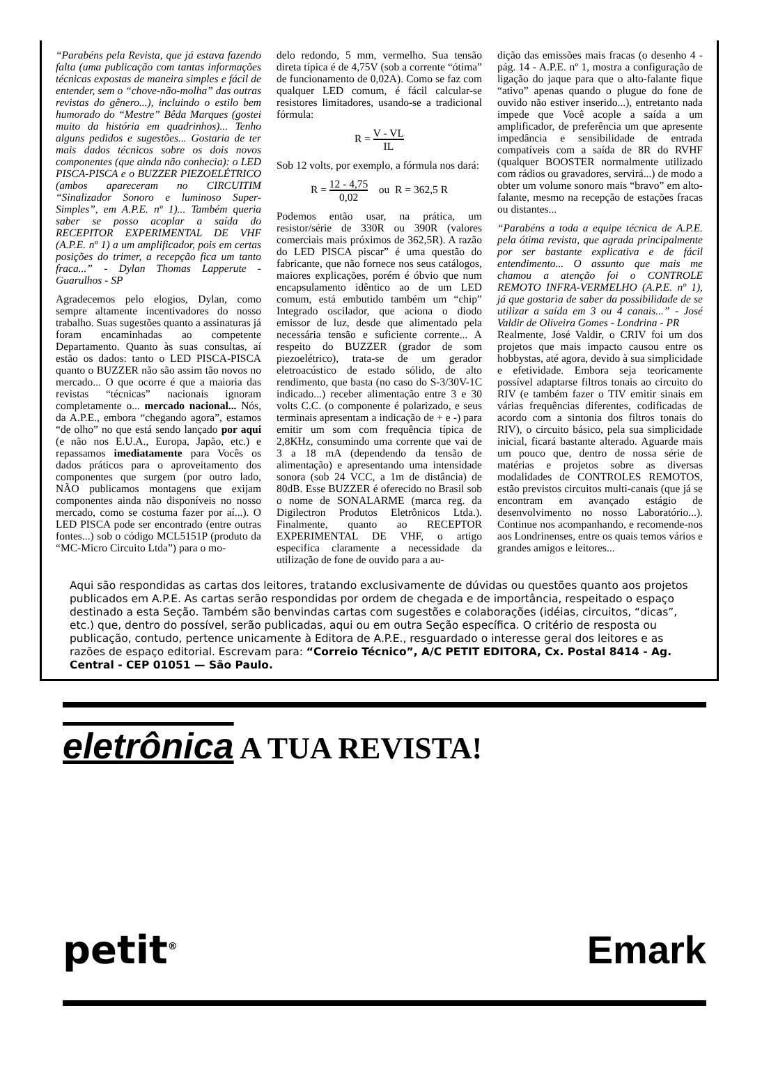“Parabéns pela Revista, que já estava fazendo falta (uma publicação com tantas informações técnicas expostas de maneira simples e fácil de entender, sem o “chove-não-molha” das outras revistas do gênero...), incluindo o estilo bem humorado do “Mestre” Bêda Marques (gostei muito da história em quadrinhos)... Tenho alguns pedidos e sugestões... Gostaria de ter mais dados técnicos sobre os dois novos componentes (que ainda não conhecia): o LED PISCA-PISCA e o BUZZER PIEZOELÉTRICO (ambos apareceram no CIRCUITIM “Sinalizador Sonoro e luminoso Super-Simples”, em A.P.E. nº 1)... Também queria saber se posso acoplar a saída do RECEPITOR EXPERIMENTAL DE VHF (A.P.E. nº 1) a um amplificador, pois em certas posições do trimer, a recepção fica um tanto fraca...” - Dylan Thomas Lapperute - Guarulhos - SP
Agradecemos pelo elogios, Dylan, como sempre altamente incentivadores do nosso trabalho. Suas sugestões quanto a assinaturas já foram encaminhadas ao competente Departamento. Quanto às suas consultas, aí estão os dados: tanto o LED PISCA-PISCA quanto o BUZZER não são assim tão novos no mercado... O que ocorre é que a maioria das revistas “técnicas” nacionais ignoram completamente o... mercado nacional... Nós, da A.P.E., embora “chegando agora”, estamos “de olho” no que está sendo lançado por aqui (e não nos E.U.A., Europa, Japão, etc.) e repassamos imediatamente para Vocês os dados práticos para o aproveitamento dos componentes que surgem (por outro lado, NÃO publicamos montagens que exijam componentes ainda não disponíveis no nosso mercado, como se costuma fazer por aí...). O LED PISCA pode ser encontrado (entre outras fontes...) sob o código MCL5151P (produto da “MC-Micro Circuito Ltda”) para o mo-
delo redondo, 5 mm, vermelho. Sua tensão direta típica é de 4,75V (sob a corrente “ótima” de funcionamento de 0,02A). Como se faz com qualquer LED comum, é fácil calcular-se resistores limitadores, usando-se a tradicional fórmula:
R = V - VL IL
Sob 12 volts, por exemplo, a fórmula nos dará:
R = 12 - 4,75 0,02 ou R = 362,5 R
Podemos então usar, na prática, um resistor/série de 330R ou 390R (valores comerciais mais próximos de 362,5R). A razão do LED PISCA piscar” é uma questão do fabricante, que não fornece nos seus catálogos, maiores explicações, porém é óbvio que num encapsulamento idêntico ao de um LED comum, está embutido também um “chip” Integrado oscilador, que aciona o diodo emissor de luz, desde que alimentado pela necessária tensão e suficiente corrente... A respeito do BUZZER (grador de som piezoelétrico), trata-se de um gerador eletroacústico de estado sólido, de alto rendimento, que basta (no caso do S-3/30V-1C indicado...) receber alimentação entre 3 e 30 volts C.C. (o componente é polarizado, e seus terminais apresentam a indicação de + e -) para emitir um som com frequência típica de 2,8KHz, consumindo uma corrente que vai de 3 a 18 mA (dependendo da tensão de alimentação) e apresentando uma intensidade sonora (sob 24 VCC, a 1m de distância) de 80dB. Esse BUZZER é oferecido no Brasil sob o nome de SONALARME (marca reg. da Digilectron Produtos Eletrônicos Ltda.). Finalmente, quanto ao RECEPTOR EXPERIMENTAL DE VHF, o artigo especifica claramente a necessidade da utilização de fone de ouvido para a au-
dição das emissões mais fracas (o desenho 4 - pág. 14 - A.P.E. nº 1, mostra a configuração de ligação do jaque para que o alto-falante fique “ativo” apenas quando o plugue do fone de ouvido não estiver inserido...), entretanto nada impede que Você acople a saída a um amplificador, de preferência um que apresente impedância e sensibilidade de entrada compatíveis com a saída de 8R do RVHF (qualquer BOOSTER normalmente utilizado com rádios ou gravadores, servirá...) de modo a obter um volume sonoro mais “bravo” em alto-falante, mesmo na recepção de estações fracas ou distantes...
“Parabéns a toda a equipe técnica de A.P.E. pela ótima revista, que agrada principalmente por ser bastante explicativa e de fácil entendimento... O assunto que mais me chamou a atenção foi o CONTROLE REMOTO INFRA-VERMELHO (A.P.E. nº 1), já que gostaria de saber da possibilidade de se utilizar a saída em 3 ou 4 canais...” - José Valdir de Oliveira Gomes - Londrina - PR
Realmente, José Valdir, o CRIV foi um dos projetos que mais impacto causou entre os hobbystas, até agora, devido à sua simplicidade e efetividade. Embora seja teoricamente possível adaptarse filtros tonais ao circuito do RIV (e também fazer o TIV emitir sinais em várias frequências diferentes, codificadas de acordo com a sintonia dos filtros tonais do RIV), o circuito básico, pela sua simplicidade inicial, ficará bastante alterado. Aguarde mais um pouco que, dentro de nossa série de matérias e projetos sobre as diversas modalidades de CONTROLES REMOTOS, estão previstos circuitos multi-canais (que já se encontram em avançado estágio de desenvolvimento no nosso Laboratório...). Continue nos acompanhando, e recomende-nos aos Londrinenses, entre os quais temos vários e grandes amigos e leitores...
Aqui são respondidas as cartas dos leitores, tratando exclusivamente de dúvidas ou questões quanto aos projetos publicados em A.P.E. As cartas serão respondidas por ordem de chegada e de importância, respeitado o espaço destinado a esta Seção. Também são benvindas cartas com sugestões e colaborações (idéias, circuitos, “dicas”, etc.) que, dentro do possível, serão publicadas, aqui ou em outra Seção específica. O critério de resposta ou publicação, contudo, pertence unicamente à Editora de A.P.E., resguardado o interesse geral dos leitores e as razões de espaço editorial. Escrevam para: “Correio Técnico”, A/C PETIT EDITORA, Cx. Postal 8414 - Ag. Central - CEP 01051 — São Paulo.
eletrônica A TUA REVISTA!
petit<sup>®</sup> Emark